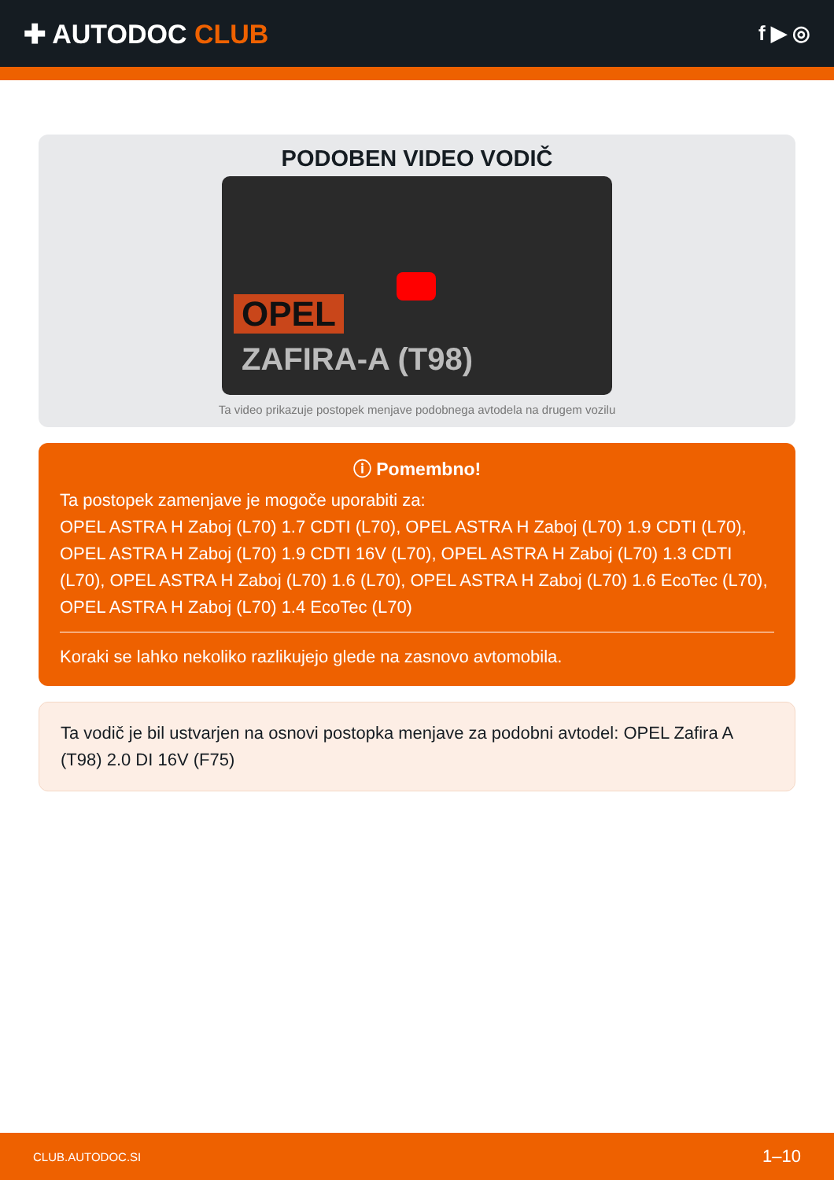✚ AUTODOC CLUB
f ▶ ◎
PODOBEN VIDEO VODIČ
OPEL
ZAFIRA-A (T98)
Ta video prikazuje postopek menjave podobnega avtodela na drugem vozilu
ⓘ Pomembno!
Ta postopek zamenjave je mogoče uporabiti za:
OPEL ASTRA H Zaboj (L70) 1.7 CDTI (L70), OPEL ASTRA H Zaboj (L70) 1.9 CDTI (L70), OPEL ASTRA H Zaboj (L70) 1.9 CDTI 16V (L70), OPEL ASTRA H Zaboj (L70) 1.3 CDTI (L70), OPEL ASTRA H Zaboj (L70) 1.6 (L70), OPEL ASTRA H Zaboj (L70) 1.6 EcoTec (L70), OPEL ASTRA H Zaboj (L70) 1.4 EcoTec (L70)
Koraki se lahko nekoliko razlikujejo glede na zasnovo avtomobila.
Ta vodič je bil ustvarjen na osnovi postopka menjave za podobni avtodel: OPEL Zafira A (T98) 2.0 DI 16V (F75)
CLUB.AUTODOC.SI 1–10